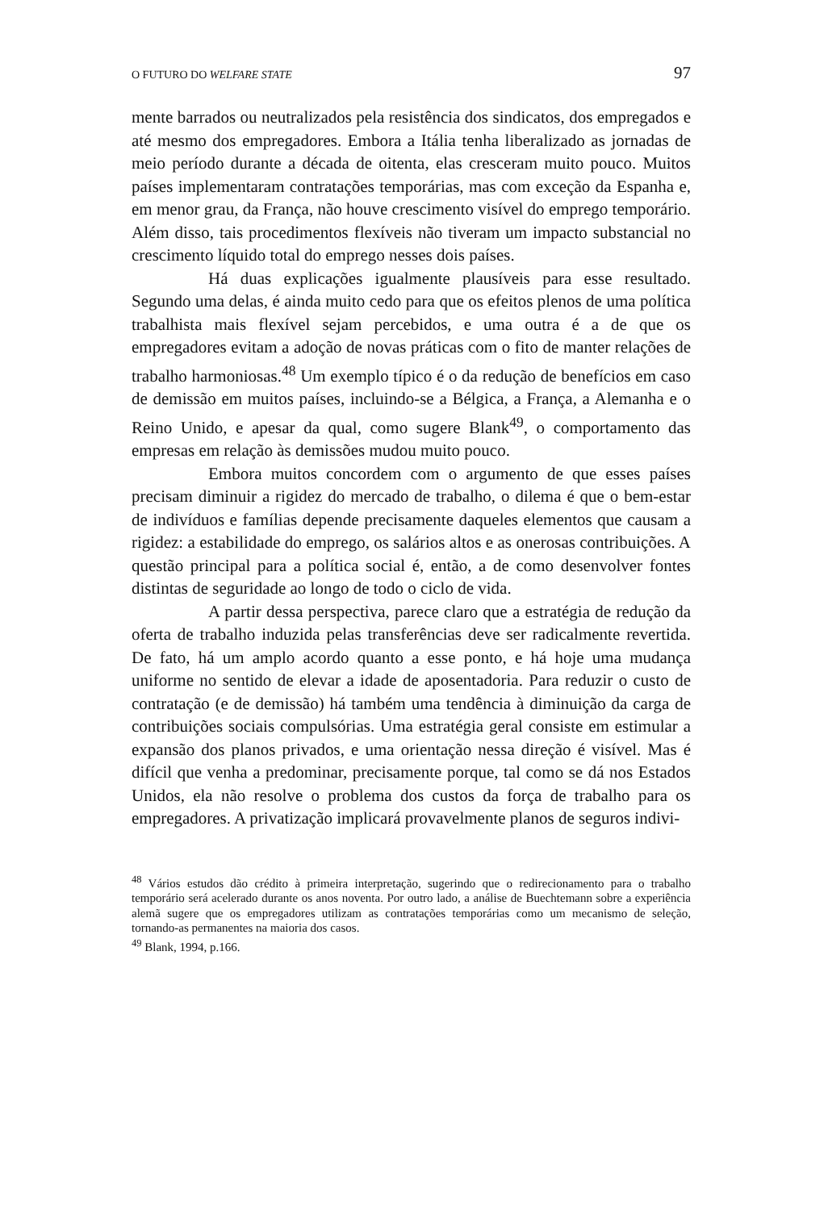O FUTURO DO WELFARE STATE 97
mente barrados ou neutralizados pela resistência dos sindicatos, dos empregados e até mesmo dos empregadores. Embora a Itália tenha liberalizado as jornadas de meio período durante a década de oitenta, elas cresceram muito pouco. Muitos países implementaram contratações temporárias, mas com exceção da Espanha e, em menor grau, da França, não houve crescimento visível do emprego temporário. Além disso, tais procedimentos flexíveis não tiveram um impacto substancial no crescimento líquido total do emprego nesses dois países.
Há duas explicações igualmente plausíveis para esse resultado. Segundo uma delas, é ainda muito cedo para que os efeitos plenos de uma política trabalhista mais flexível sejam percebidos, e uma outra é a de que os empregadores evitam a adoção de novas práticas com o fito de manter relações de trabalho harmoniosas.<sup>48</sup> Um exemplo típico é o da redução de benefícios em caso de demissão em muitos países, incluindo-se a Bélgica, a França, a Alemanha e o Reino Unido, e apesar da qual, como sugere Blank<sup>49</sup>, o comportamento das empresas em relação às demissões mudou muito pouco.
Embora muitos concordem com o argumento de que esses países precisam diminuir a rigidez do mercado de trabalho, o dilema é que o bem-estar de indivíduos e famílias depende precisamente daqueles elementos que causam a rigidez: a estabilidade do emprego, os salários altos e as onerosas contribuições. A questão principal para a política social é, então, a de como desenvolver fontes distintas de seguridade ao longo de todo o ciclo de vida.
A partir dessa perspectiva, parece claro que a estratégia de redução da oferta de trabalho induzida pelas transferências deve ser radicalmente revertida. De fato, há um amplo acordo quanto a esse ponto, e há hoje uma mudança uniforme no sentido de elevar a idade de aposentadoria. Para reduzir o custo de contratação (e de demissão) há também uma tendência à diminuição da carga de contribuições sociais compulsórias. Uma estratégia geral consiste em estimular a expansão dos planos privados, e uma orientação nessa direção é visível. Mas é difícil que venha a predominar, precisamente porque, tal como se dá nos Estados Unidos, ela não resolve o problema dos custos da força de trabalho para os empregadores. A privatização implicará provavelmente planos de seguros indivi-
<sup>48</sup> Vários estudos dão crédito à primeira interpretação, sugerindo que o redirecionamento para o trabalho temporário será acelerado durante os anos noventa. Por outro lado, a análise de Buechtemann sobre a experiência alemã sugere que os empregadores utilizam as contratações temporárias como um mecanismo de seleção, tornando-as permanentes na maioria dos casos.
<sup>49</sup> Blank, 1994, p.166.